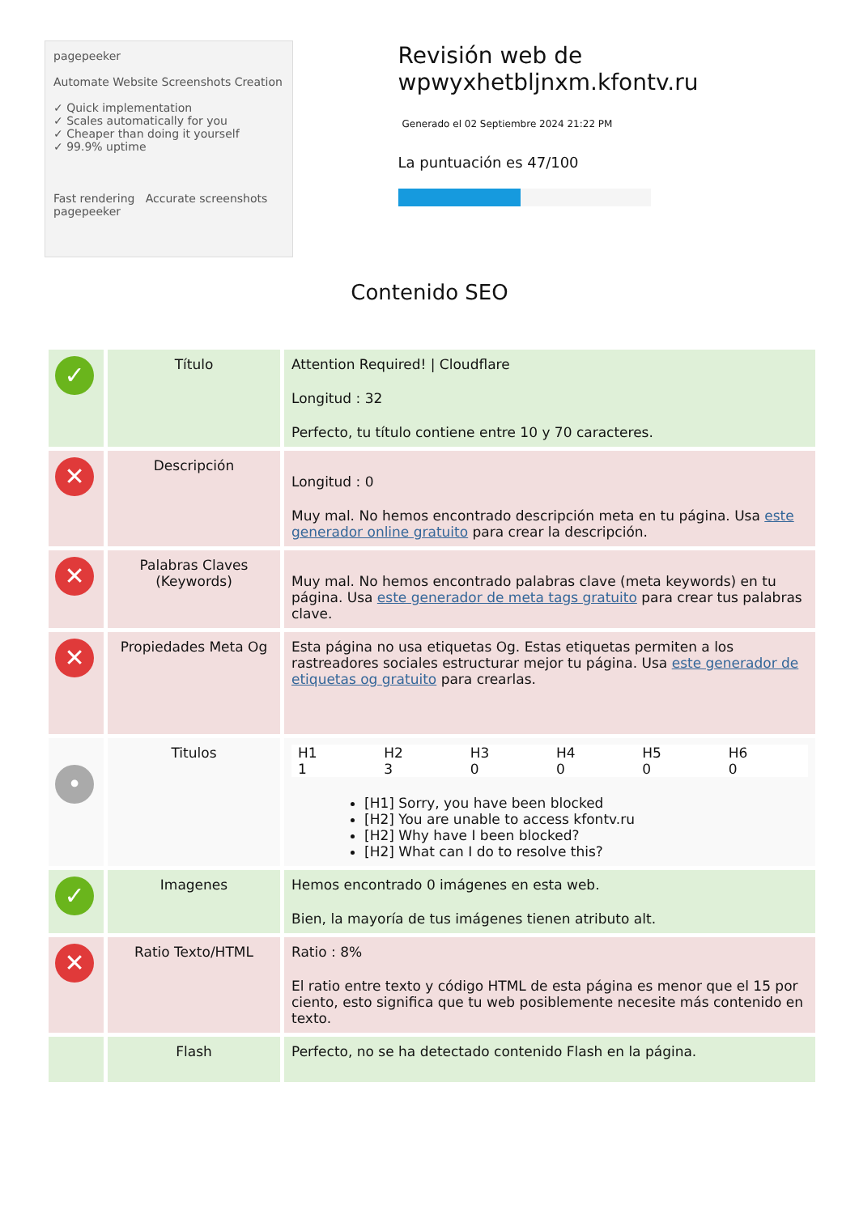pagepeeker
Automate Website Screenshots Creation
✓ Quick implementation
✓ Scales automatically for you
✓ Cheaper than doing it yourself
✓ 99.9% uptime
Fast rendering Accurate screenshots
pagepeeker
Revisión web de wpwyxhetbljnxm.kfontv.ru
Generado el 02 Septiembre 2024 21:22 PM
La puntuación es 47/100
Contenido SEO
| ✓ | Título | Attention Required! / Cloudflare Longitud : 32 Perfecto, tu título contiene entre 10 y 70 caracteres. |
| ✕ | Descripción | Longitud : 0 Muy mal. No hemos encontrado descripción meta en tu página. Usa este generador online gratuito para crear la descripción. |
| ✕ | Palabras Claves (Keywords) | Muy mal. No hemos encontrado palabras clave (meta keywords) en tu página. Usa este generador de meta tags gratuito para crear tus palabras clave. |
| ✕ | Propiedades Meta Og | Esta página no usa etiquetas Og. Estas etiquetas permiten a los rastreadores sociales estructurar mejor tu página. Usa este generador de etiquetas og gratuito para crearlas. |
| • | Titulos | / H1 1 / H2 3 / H3 0 / H4 0 / H5 0 / H6 0 / [H1] Sorry, you have been blocked [H2] You are unable to access kfontv.ru [H2] Why have I been blocked? [H2] What can I do to resolve this? |
| ✓ | Imagenes | Hemos encontrado 0 imágenes en esta web. Bien, la mayoría de tus imágenes tienen atributo alt. |
| ✕ | Ratio Texto/HTML | Ratio : 8% El ratio entre texto y código HTML de esta página es menor que el 15 por ciento, esto significa que tu web posiblemente necesite más contenido en texto. |
| | Flash | Perfecto, no se ha detectado contenido Flash en la página. |